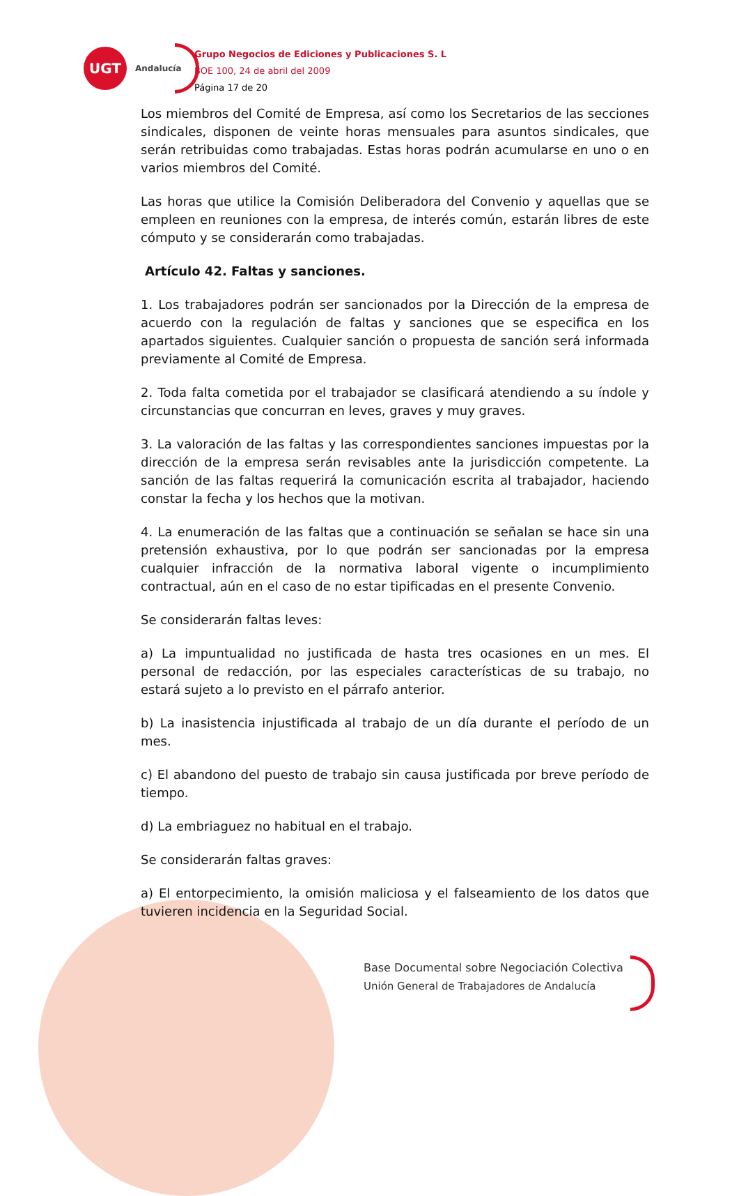UGT
Andalucía
Grupo Negocios de Ediciones y Publicaciones S. L
BOE 100, 24 de abril del 2009
Página 17 de 20
Los miembros del Comité de Empresa, así como los Secretarios de las secciones sindicales, disponen de veinte horas mensuales para asuntos sindicales, que serán retribuidas como trabajadas. Estas horas podrán acumularse en uno o en varios miembros del Comité.
Las horas que utilice la Comisión Deliberadora del Convenio y aquellas que se empleen en reuniones con la empresa, de interés común, estarán libres de este cómputo y se considerarán como trabajadas.
Artículo 42. Faltas y sanciones.
1. Los trabajadores podrán ser sancionados por la Dirección de la empresa de acuerdo con la regulación de faltas y sanciones que se especifica en los apartados siguientes. Cualquier sanción o propuesta de sanción será informada previamente al Comité de Empresa.
2. Toda falta cometida por el trabajador se clasificará atendiendo a su índole y circunstancias que concurran en leves, graves y muy graves.
3. La valoración de las faltas y las correspondientes sanciones impuestas por la dirección de la empresa serán revisables ante la jurisdicción competente. La sanción de las faltas requerirá la comunicación escrita al trabajador, haciendo constar la fecha y los hechos que la motivan.
4. La enumeración de las faltas que a continuación se señalan se hace sin una pretensión exhaustiva, por lo que podrán ser sancionadas por la empresa cualquier infracción de la normativa laboral vigente o incumplimiento contractual, aún en el caso de no estar tipificadas en el presente Convenio.
Se considerarán faltas leves:
a) La impuntualidad no justificada de hasta tres ocasiones en un mes. El personal de redacción, por las especiales características de su trabajo, no estará sujeto a lo previsto en el párrafo anterior.
b) La inasistencia injustificada al trabajo de un día durante el período de un mes.
c) El abandono del puesto de trabajo sin causa justificada por breve período de tiempo.
d) La embriaguez no habitual en el trabajo.
Se considerarán faltas graves:
a) El entorpecimiento, la omisión maliciosa y el falseamiento de los datos que tuvieren incidencia en la Seguridad Social.
Base Documental sobre Negociación Colectiva
Unión General de Trabajadores de Andalucía